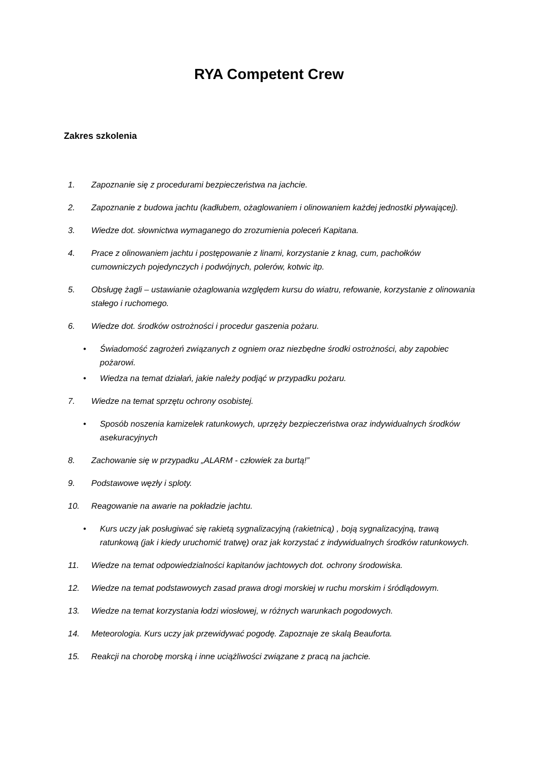RYA Competent Crew
Zakres szkolenia
1. Zapoznanie się z procedurami bezpieczeństwa na jachcie.
2. Zapoznanie z budowa jachtu (kadłubem, ożaglowaniem i olinowaniem każdej jednostki pływającej).
3. Wiedze dot. słownictwa wymaganego do zrozumienia poleceń Kapitana.
4. Prace z olinowaniem jachtu i postępowanie z linami, korzystanie z knag, cum, pachołków cumowniczych pojedynczych i podwójnych, polerów, kotwic itp.
5. Obsługę żagli – ustawianie ożaglowania względem kursu do wiatru, refowanie, korzystanie z olinowania stałego i ruchomego.
6. Wiedze dot. środków ostrożności i procedur gaszenia pożaru.
• Świadomość zagrożeń związanych z ogniem oraz niezbędne środki ostrożności, aby zapobiec pożarowi.
• Wiedza na temat działań, jakie należy podjąć w przypadku pożaru.
7. Wiedze na temat sprzętu ochrony osobistej.
• Sposób noszenia kamizelek ratunkowych, uprzęży bezpieczeństwa oraz indywidualnych środków asekuracyjnych
8. Zachowanie się w przypadku „ALARM - człowiek za burtą!”
9. Podstawowe węzły i sploty.
10. Reagowanie na awarie na pokładzie jachtu.
• Kurs uczy jak posługiwać się rakietą sygnalizacyjną (rakietnicą) , boją sygnalizacyjną, trawą ratunkową (jak i kiedy uruchomić tratwę) oraz jak korzystać z indywidualnych środków ratunkowych.
11. Wiedze na temat odpowiedzialności kapitanów jachtowych dot. ochrony środowiska.
12. Wiedze na temat podstawowych zasad prawa drogi morskiej w ruchu morskim i śródlądowym.
13. Wiedze na temat korzystania łodzi wiosłowej, w różnych warunkach pogodowych.
14. Meteorologia. Kurs uczy jak przewidywać pogodę. Zapoznaje ze skalą Beauforta.
15. Reakcji na chorobę morską i inne uciążliwości związane z pracą na jachcie.